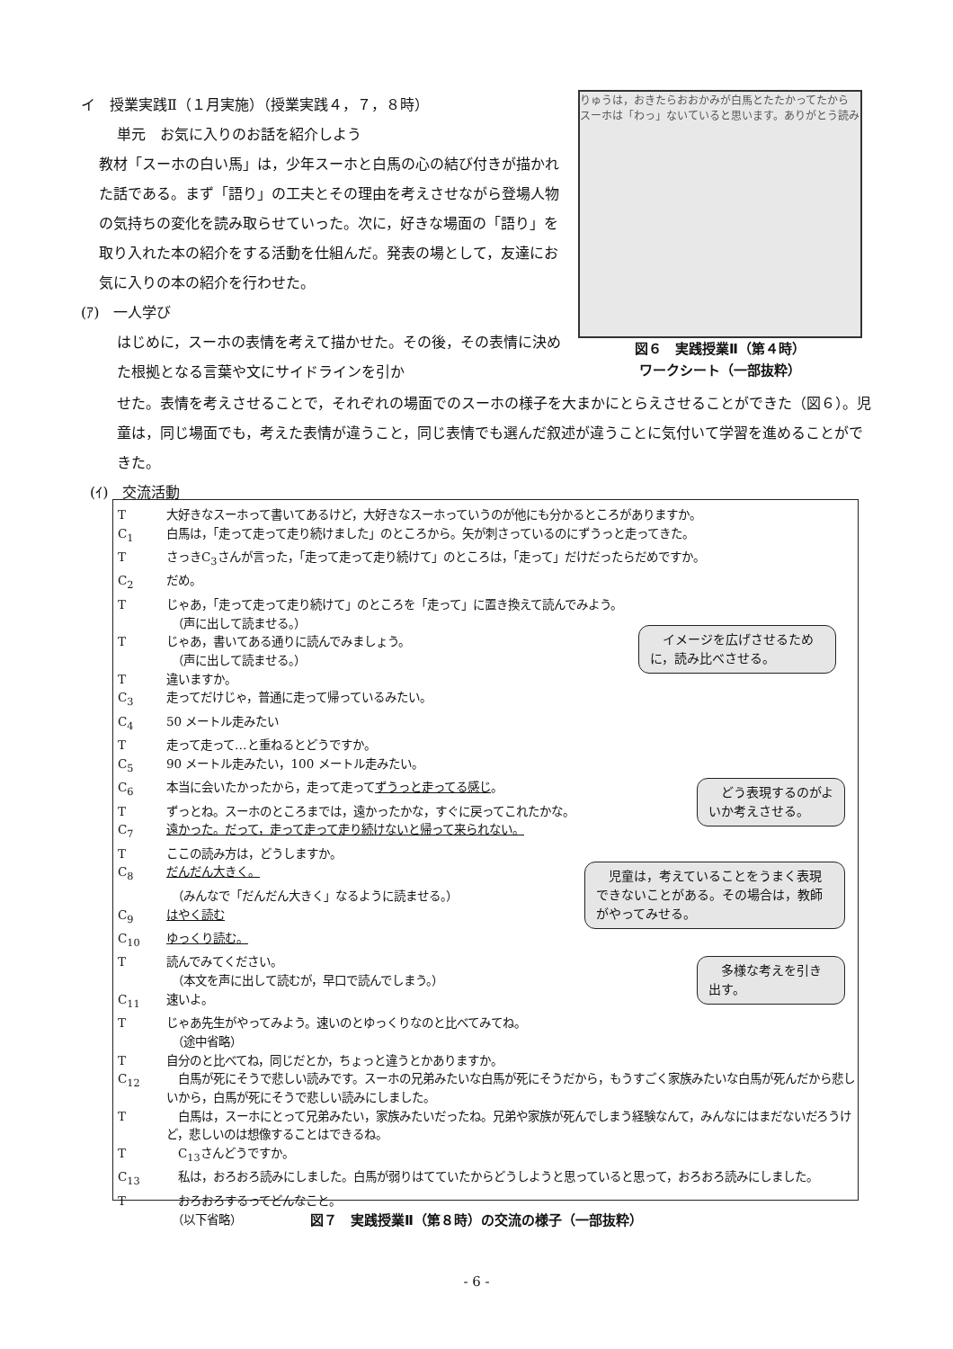イ　授業実践Ⅱ（１月実施）（授業実践４，７，８時）
単元　お気に入りのお話を紹介しよう
教材「スーホの白い馬」は，少年スーホと白馬の心の結び付きが描かれた話である。まず「語り」の工夫とその理由を考えさせながら登場人物の気持ちの変化を読み取らせていった。次に，好きな場面の「語り」を取り入れた本の紹介をする活動を仕組んだ。発表の場として，友達にお気に入りの本の紹介を行わせた。
(ｱ)　一人学び
はじめに，スーホの表情を考えて描かせた。その後，その表情に決めた根拠となる言葉や文にサイドラインを引か
りゅうは，おきたらおおかみが白馬とたたかってたから　スーホは「わっ」ないていると思います。ありがとう読み
図６　実践授業Ⅱ（第４時）
ワークシート（一部抜粋）
せた。表情を考えさせることで，それぞれの場面でのスーホの様子を大まかにとらえさせることができた（図６）。児童は，同じ場面でも，考えた表情が違うこと，同じ表情でも選んだ叙述が違うことに気付いて学習を進めることができた。
(ｲ)　交流活動
T大好きなスーホって書いてあるけど，大好きなスーホっていうのが他にも分かるところがありますか。
C<sub>1</sub> 白馬は，「走って走って走り続けました」のところから。矢が刺さっているのにずうっと走ってきた。
TさっきC<sub>3</sub>さんが言った，「走って走って走り続けて」のところは，「走って」だけだったらだめですか。
C<sub>2</sub> だめ。
Tじゃあ，「走って走って走り続けて」のところを「走って」に置き換えて読んでみよう。
（声に出して読ませる。）
Tじゃあ，書いてある通りに読んでみましょう。
（声に出して読ませる。）
T違いますか。
C<sub>3</sub> 走ってだけじゃ，普通に走って帰っているみたい。
C<sub>4</sub> 50 メートル走みたい
T走って走って…と重ねるとどうですか。
C<sub>5</sub> 90 メートル走みたい，100 メートル走みたい。
C<sub>6</sub> 本当に会いたかったから，走って走ってずうっと走ってる感じ。
Tずっとね。スーホのところまでは，遠かったかな，すぐに戻ってこれたかな。
C<sub>7</sub> 遠かった。だって，走って走って走り続けないと帰って来られない。
Tここの読み方は，どうしますか。
C<sub>8</sub> だんだん大きく。
（みんなで「だんだん大きく」なるように読ませる。）
C<sub>9</sub> はやく読む
C<sub>10</sub> ゆっくり読む。
T読んでみてください。
（本文を声に出して読むが，早口で読んでしまう。）
C<sub>11</sub> 速いよ。
Tじゃあ先生がやってみよう。速いのとゆっくりなのと比べてみてね。
（途中省略）
T自分のと比べてね，同じだとか，ちょっと違うとかありますか。
C<sub>12</sub>　白馬が死にそうで悲しい読みです。スーホの兄弟みたいな白馬が死にそうだから，もうすごく家族みたいな白馬が死んだから悲しいから，白馬が死にそうで悲しい読みにしました。
T　白馬は，スーホにとって兄弟みたい，家族みたいだったね。兄弟や家族が死んでしまう経験なんて，みんなにはまだないだろうけど，悲しいのは想像することはできるね。
T　C<sub>13</sub>さんどうですか。
C<sub>13</sub>　私は，おろおろ読みにしました。白馬が弱りはてていたからどうしようと思っていると思って，おろおろ読みにしました。
T　おろおろするってどんなこと。
（以下省略）
　イメージを広げさせるために，読み比べさせる。
　どう表現するのがよいか考えさせる。
　児童は，考えていることをうまく表現できないことがある。その場合は，教師がやってみせる。
　多様な考えを引き出す。
図７　実践授業Ⅱ（第８時）の交流の様子（一部抜粋）
- 6 -